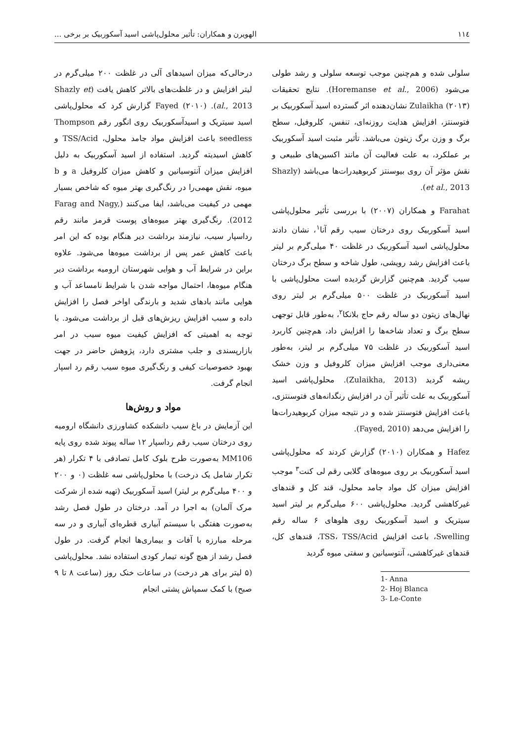١١٤ الهویرن و همکاران: تأثیر محلول‌پاشی اسید آسکوربیک بر برخی ...
سلولی شده و هم‌چنین موجب توسعه سلولی و رشد طولی می‌شود (Horemanse et al., 2006). نتایج تحقیقات Zulaikha (۲۰۱۳) نشان‌دهنده اثر گسترده اسید آسکوربیک بر فتوسنتز، افزایش هدایت روزنه‌ای، تنفس، کلروفیل، سطح برگ و وزن برگ زیتون می‌باشد. تأثیر مثبت اسید آسکوربیک بر عملکرد، به علت فعالیت آن مانند اکسین‌های طبیعی و نقش مؤثر آن روی بیوسنتز کربوهیدرات‌ها می‌باشد (Shazly et al., 2013).
Farahat و همکاران (۲۰۰۷) با بررسی تأثیر محلول‌پاشی اسید آسکوربیک روی درختان سیب رقم آنا<sup>۱</sup>، نشان دادند محلول‌پاشی اسید آسکوربیک در غلظت ۴۰ میلی‌گرم بر لیتر باعث افزایش رشد رویشی، طول شاخه و سطح برگ درختان سیب گردید. هم‌چنین گزارش گردیده است محلول‌پاشی با اسید آسکوربیک در غلظت ۵۰۰ میلی‌گرم بر لیتر روی نهال‌های زیتون دو ساله رقم حاج بلانکا<sup>۲</sup>، به‌طور قابل توجهی سطح برگ و تعداد شاخه‌ها را افزایش داد، هم‌چنین کاربرد اسید آسکوربیک در غلظت ۷۵ میلی‌گرم بر لیتر، به‌طور معنی‌داری موجب افزایش میزان کلروفیل و وزن خشک ریشه گردید (Zulaikha, 2013). محلول‌پاشی اسید آسکوربیک به علت تأثیر آن در افزایش رنگدانه‌های فتوسنتزی، باعث افزایش فتوسنتز شده و در نتیجه میزان کربوهیدرات‌ها را افزایش می‌دهد (Fayed, 2010).
Hafez و همکاران (۲۰۱۰) گزارش کردند که محلول‌پاشی اسید آسکوربیک بر روی میوه‌های گلابی رقم لی کنت<sup>۳</sup> موجب افزایش میزان کل مواد جامد محلول، قند کل و قندهای غیرکاهشی گردید. محلول‌پاشی ۶۰۰ میلی‌گرم بر لیتر اسید سیتریک و اسید آسکوربیک روی هلوهای ۶ ساله رقم Swelling، باعث افزایش TSS، TSS/Acid، قندهای کل، قندهای غیرکاهشی، آنتوسیانین و سفتی میوه گردید
1- Anna
2- Hoj Blanca
3- Le-Conte
درحالی‌که میزان اسیدهای آلی در غلظت ۲۰۰ میلی‌گرم در لیتر افزایش و در غلظت‌های بالاتر کاهش یافت (Shazly et al., 2013). Fayed (۲۰۱۰) گزارش کرد که محلول‌پاشی اسید سیتریک و اسیدآسکوربیک روی انگور رقم Thompson seedless باعث افزایش مواد جامد محلول، TSS/Acid و کاهش اسیدیته گردید. استفاده از اسید آسکوربیک به دلیل افزایش میزان آنتوسیانین و کاهش میزان کلروفیل a و b میوه، نقش مهمی‌را در رنگ‌گیری بهتر میوه که شاخص بسیار مهمی در کیفیت می‌باشد، ایفا می‌کنند (Farag and Nagy, 2012). رنگ‌گیری بهتر میوه‌های پوست قرمز مانند رقم رداسپار سیب، نیازمند برداشت دیر هنگام بوده که این امر باعث کاهش عمر پس از برداشت میوه‌ها می‌شود. علاوه براین در شرایط آب و هوایی شهرستان ارومیه برداشت دیر هنگام میوه‌ها، احتمال مواجه شدن با شرایط نامساعد آب و هوایی مانند بادهای شدید و بارندگی اواخر فصل را افزایش داده و سبب افزایش ریزش‌های قبل از برداشت می‌شود. با توجه به اهمیتی که افزایش کیفیت میوه سیب در امر بازارپسندی و جلب مشتری دارد، پژوهش حاضر در جهت بهبود خصوصیات کیفی و رنگ‌گیری میوه سیب رقم رد اسپار انجام گرفت.
مواد و روش‌ها
این آزمایش در باغ سیب دانشکده کشاورزی دانشگاه ارومیه روی درختان سیب رقم رداسپار ۱۲ ساله پیوند شده روی پایه MM106 به‌صورت طرح بلوک کامل تصادفی با ۴ تکرار (هر تکرار شامل یک درخت) با محلول‌پاشی سه غلظت (۰ و ۲۰۰ و ۴۰۰ میلی‌گرم بر لیتر) اسید آسکوربیک (تهیه شده از شرکت مرک آلمان) به اجرا در آمد. درختان در طول فصل رشد به‌صورت هفتگی با سیستم آبیاری قطره‌ای آبیاری و در سه مرحله مبارزه با آفات و بیماری‌ها انجام گرفت. در طول فصل رشد از هیچ گونه تیمار کودی استفاده نشد. محلول‌پاشی (۵ لیتر برای هر درخت) در ساعات خنک روز (ساعت ۸ تا ۹ صبح) با کمک سمپاش پشتی انجام